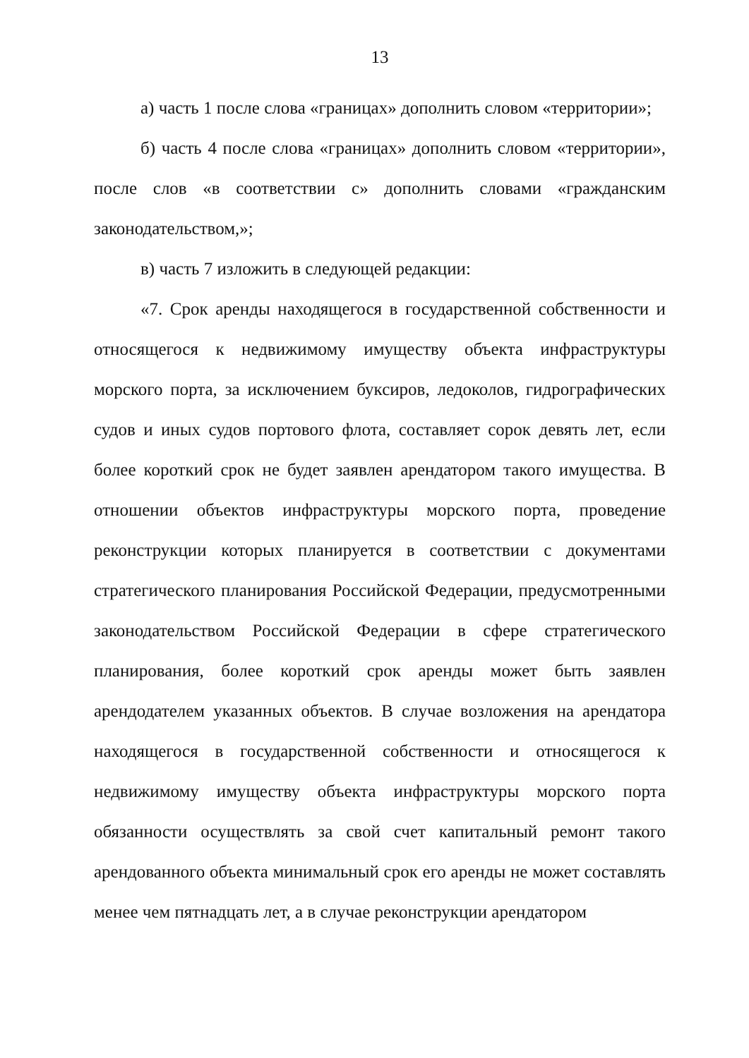13
а) часть 1 после слова «границах» дополнить словом «территории»;
б) часть 4 после слова «границах» дополнить словом «территории», после слов «в соответствии с» дополнить словами «гражданским законодательством,»;
в) часть 7 изложить в следующей редакции:
«7. Срок аренды находящегося в государственной собственности и относящегося к недвижимому имуществу объекта инфраструктуры морского порта, за исключением буксиров, ледоколов, гидрографических судов и иных судов портового флота, составляет сорок девять лет, если более короткий срок не будет заявлен арендатором такого имущества. В отношении объектов инфраструктуры морского порта, проведение реконструкции которых планируется в соответствии с документами стратегического планирования Российской Федерации, предусмотренными законодательством Российской Федерации в сфере стратегического планирования, более короткий срок аренды может быть заявлен арендодателем указанных объектов. В случае возложения на арендатора находящегося в государственной собственности и относящегося к недвижимому имуществу объекта инфраструктуры морского порта обязанности осуществлять за свой счет капитальный ремонт такого арендованного объекта минимальный срок его аренды не может составлять менее чем пятнадцать лет, а в случае реконструкции арендатором